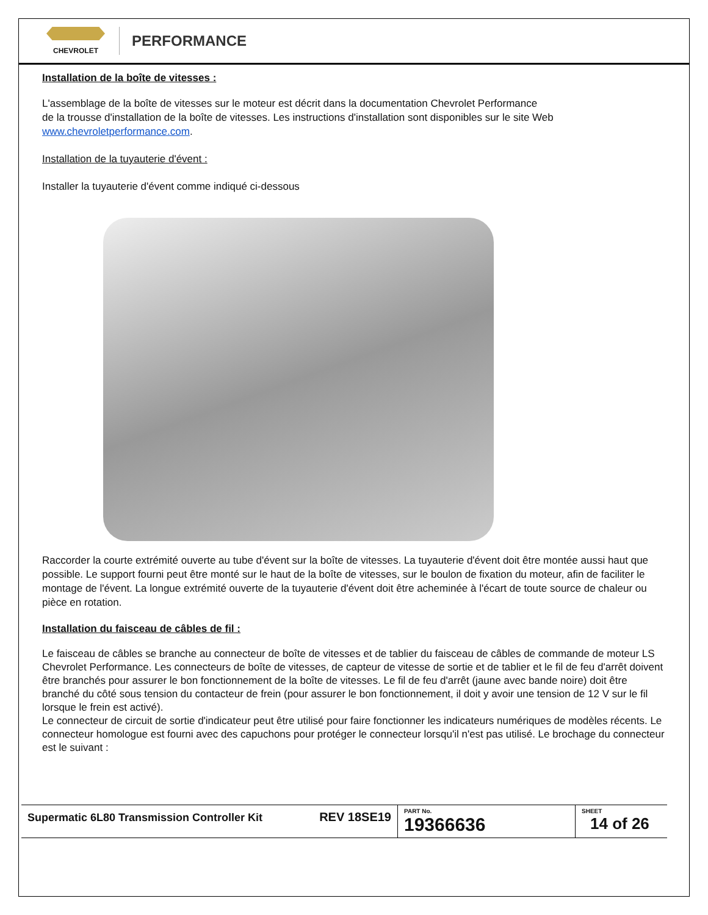CHEVROLET
PERFORMANCE
Installation de la boîte de vitesses :
L'assemblage de la boîte de vitesses sur le moteur est décrit dans la documentation Chevrolet Performance
de la trousse d'installation de la boîte de vitesses. Les instructions d'installation sont disponibles sur le site Web www.chevroletperformance.com.
Installation de la tuyauterie d'évent :
Installer la tuyauterie d'évent comme indiqué ci-dessous
Raccorder la courte extrémité ouverte au tube d'évent sur la boîte de vitesses. La tuyauterie d'évent doit être montée aussi haut que possible. Le support fourni peut être monté sur le haut de la boîte de vitesses, sur le boulon de fixation du moteur, afin de faciliter le montage de l'évent. La longue extrémité ouverte de la tuyauterie d'évent doit être acheminée à l'écart de toute source de chaleur ou pièce en rotation.
Installation du faisceau de câbles de fil :
Le faisceau de câbles se branche au connecteur de boîte de vitesses et de tablier du faisceau de câbles de commande de moteur LS Chevrolet Performance. Les connecteurs de boîte de vitesses, de capteur de vitesse de sortie et de tablier et le fil de feu d'arrêt doivent être branchés pour assurer le bon fonctionnement de la boîte de vitesses. Le fil de feu d'arrêt (jaune avec bande noire) doit être branché du côté sous tension du contacteur de frein (pour assurer le bon fonctionnement, il doit y avoir une tension de 12 V sur le fil lorsque le frein est activé).
Le connecteur de circuit de sortie d'indicateur peut être utilisé pour faire fonctionner les indicateurs numériques de modèles récents. Le connecteur homologue est fourni avec des capuchons pour protéger le connecteur lorsqu'il n'est pas utilisé. Le brochage du connecteur est le suivant :
| Supermatic 6L80 Transmission Controller Kit | REV 18SE19 | PART No. 19366636 | SHEET 14 of 26 |